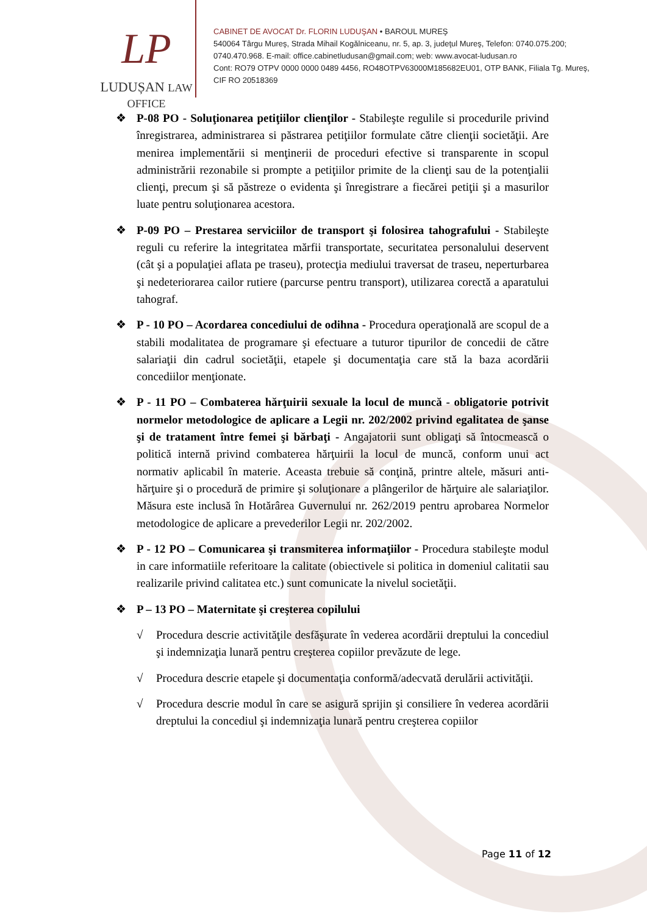LP
LUDUȘAN LAW OFFICE
CABINET DE AVOCAT Dr. FLORIN LUDUŞAN • BAROUL MUREŞ
540064 Târgu Mureş, Strada Mihail Kogălniceanu, nr. 5, ap. 3, judeţul Mureş, Telefon: 0740.075.200; 0740.470.968. E-mail: office.cabinetludusan@gmail.com; web: www.avocat-ludusan.ro
Cont: RO79 OTPV 0000 0000 0489 4456, RO48OTPV63000M185682EU01, OTP BANK, Filiala Tg. Mureş, CIF RO 20518369
❖ P-08 PO - Soluţionarea petiţiilor clienţilor - Stabileşte regulile si procedurile privind înregistrarea, administrarea si păstrarea petiţiilor formulate către clienţii societăţii. Are menirea implementării si menţinerii de proceduri efective si transparente in scopul administrării rezonabile si prompte a petiţiilor primite de la clienţi sau de la potenţialii clienţi, precum şi să păstreze o evidenta şi înregistrare a fiecărei petiţii şi a masurilor luate pentru soluţionarea acestora.
❖ P-09 PO – Prestarea serviciilor de transport şi folosirea tahografului - Stabileşte reguli cu referire la integritatea mărfii transportate, securitatea personalului deservent (cât şi a populaţiei aflata pe traseu), protecţia mediului traversat de traseu, neperturbarea şi nedeteriorarea cailor rutiere (parcurse pentru transport), utilizarea corectă a aparatului tahograf.
❖ P - 10 PO – Acordarea concediului de odihna - Procedura operaţională are scopul de a stabili modalitatea de programare şi efectuare a tuturor tipurilor de concedii de către salariaţii din cadrul societăţii, etapele şi documentaţia care stă la baza acordării concediilor menţionate.
❖ P - 11 PO – Combaterea hărţuirii sexuale la locul de muncă - obligatorie potrivit normelor metodologice de aplicare a Legii nr. 202/2002 privind egalitatea de şanse şi de tratament între femei şi bărbaţi - Angajatorii sunt obligaţi să întocmească o politică internă privind combaterea hărţuirii la locul de muncă, conform unui act normativ aplicabil în materie. Aceasta trebuie să conţină, printre altele, măsuri anti-hărţuire şi o procedură de primire şi soluţionare a plângerilor de hărţuire ale salariaţilor. Măsura este inclusă în Hotărârea Guvernului nr. 262/2019 pentru aprobarea Normelor metodologice de aplicare a prevederilor Legii nr. 202/2002.
❖ P - 12 PO – Comunicarea şi transmiterea informaţiilor - Procedura stabileşte modul in care informatiile referitoare la calitate (obiectivele si politica in domeniul calitatii sau realizarile privind calitatea etc.) sunt comunicate la nivelul societăţii.
❖ P – 13 PO – Maternitate şi creşterea copilului
√ Procedura descrie activităţile desfăşurate în vederea acordării dreptului la concediul şi indemnizaţia lunară pentru creşterea copiilor prevăzute de lege.
√ Procedura descrie etapele şi documentaţia conformă/adecvată derulării activităţii.
√ Procedura descrie modul în care se asigură sprijin şi consiliere în vederea acordării dreptului la concediul şi indemnizaţia lunară pentru creşterea copiilor
Page 11 of 12